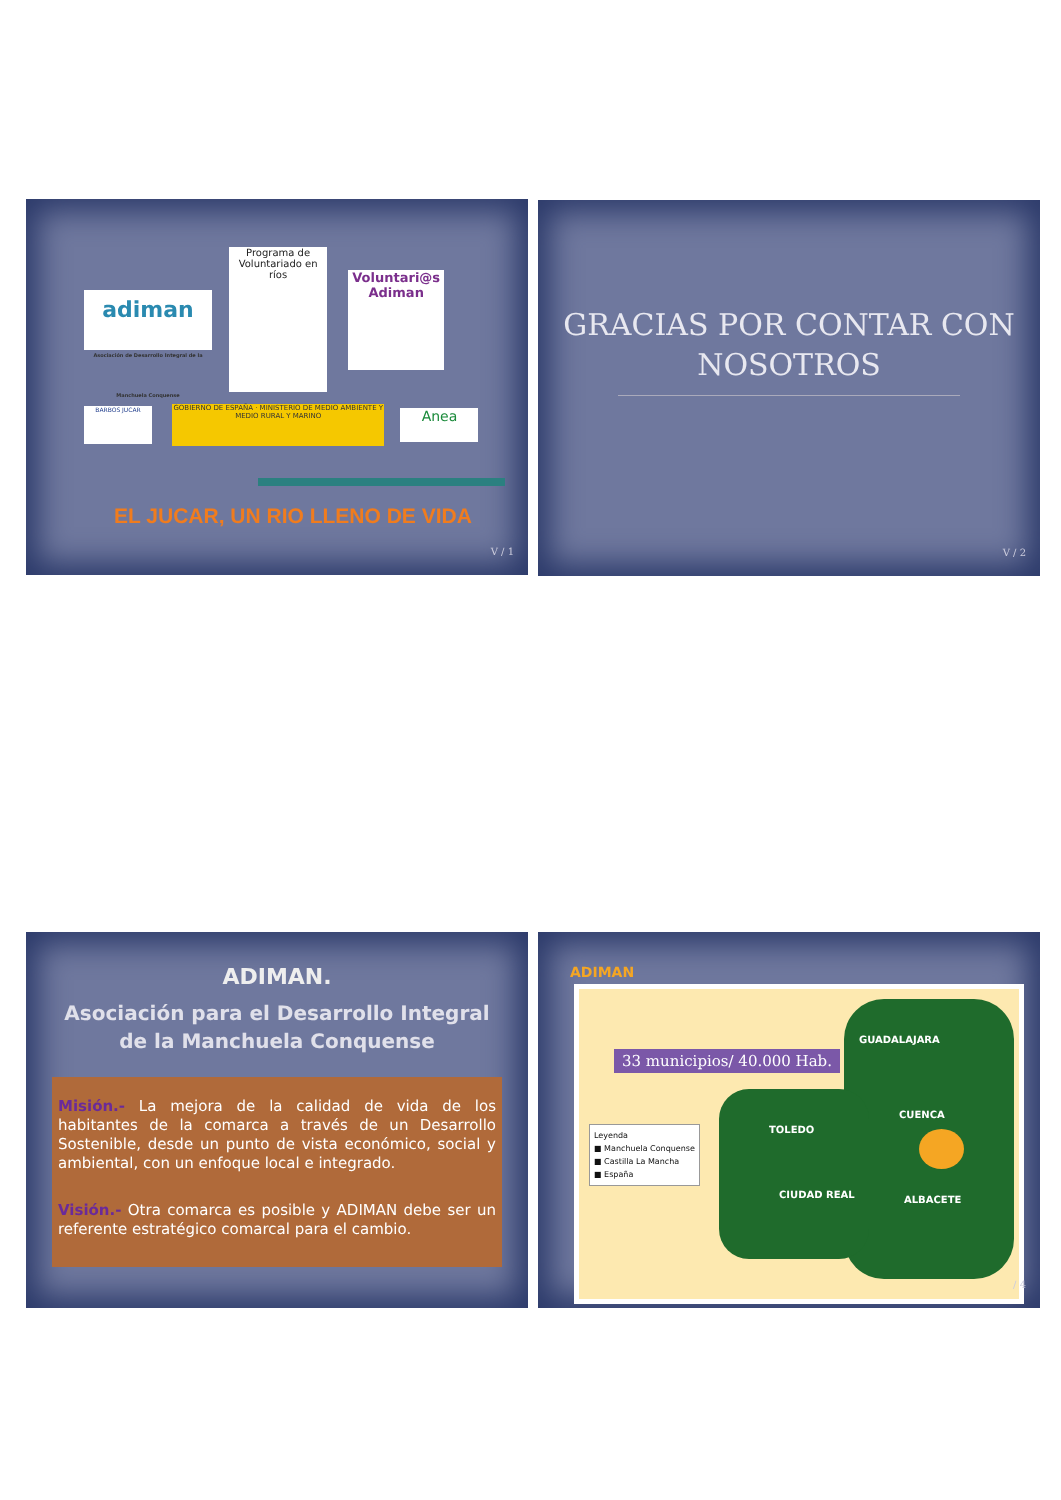adiman
Asociación de Desarrollo Integral de la Manchuela Conquense Programa de Voluntariado en ríos Voluntari@s Adiman
BARBOS JUCAR GOBIERNO DE ESPAÑA · MINISTERIO DE MEDIO AMBIENTE Y MEDIO RURAL Y MARINO Anea
EL JUCAR, UN RIO LLENO DE VIDA
V / 1
GRACIAS POR CONTAR CON NOSOTROS
V / 2
ADIMAN.
Asociación para el Desarrollo Integral
de la Manchuela Conquense
Misión.- La mejora de la calidad de vida de los habitantes de la comarca a través de un Desarrollo Sostenible, desde un punto de vista económico, social y ambiental, con un enfoque local e integrado.
Visión.- Otra comarca es posible y ADIMAN debe ser un referente estratégico comarcal para el cambio.
ADIMAN
33 municipios/ 40.000 Hab.
GUADALAJARA
CUENCA
TOLEDO
CIUDAD REAL ALBACETE
Leyenda
■ Manchuela Conquense
■ Castilla La Mancha
■ España
/ 4